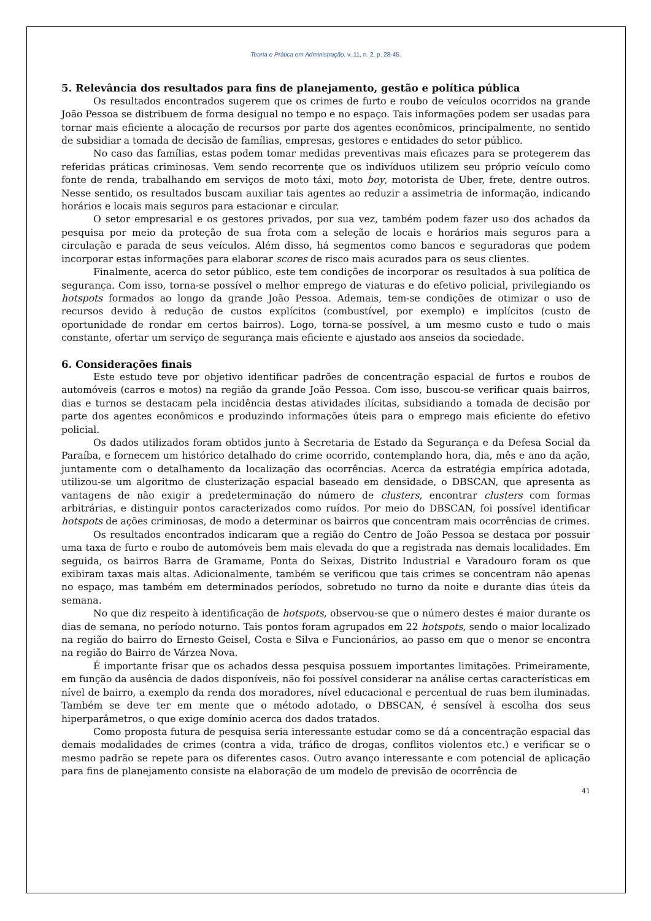Teoria e Prática em Administração, v. 11, n. 2, p. 28-45.
5. Relevância dos resultados para fins de planejamento, gestão e política pública
Os resultados encontrados sugerem que os crimes de furto e roubo de veículos ocorridos na grande João Pessoa se distribuem de forma desigual no tempo e no espaço. Tais informações podem ser usadas para tornar mais eficiente a alocação de recursos por parte dos agentes econômicos, principalmente, no sentido de subsidiar a tomada de decisão de famílias, empresas, gestores e entidades do setor público.
No caso das famílias, estas podem tomar medidas preventivas mais eficazes para se protegerem das referidas práticas criminosas. Vem sendo recorrente que os indivíduos utilizem seu próprio veículo como fonte de renda, trabalhando em serviços de moto táxi, moto boy, motorista de Uber, frete, dentre outros. Nesse sentido, os resultados buscam auxiliar tais agentes ao reduzir a assimetria de informação, indicando horários e locais mais seguros para estacionar e circular.
O setor empresarial e os gestores privados, por sua vez, também podem fazer uso dos achados da pesquisa por meio da proteção de sua frota com a seleção de locais e horários mais seguros para a circulação e parada de seus veículos. Além disso, há segmentos como bancos e seguradoras que podem incorporar estas informações para elaborar scores de risco mais acurados para os seus clientes.
Finalmente, acerca do setor público, este tem condições de incorporar os resultados à sua política de segurança. Com isso, torna-se possível o melhor emprego de viaturas e do efetivo policial, privilegiando os hotspots formados ao longo da grande João Pessoa. Ademais, tem-se condições de otimizar o uso de recursos devido à redução de custos explícitos (combustível, por exemplo) e implícitos (custo de oportunidade de rondar em certos bairros). Logo, torna-se possível, a um mesmo custo e tudo o mais constante, ofertar um serviço de segurança mais eficiente e ajustado aos anseios da sociedade.
6. Considerações finais
Este estudo teve por objetivo identificar padrões de concentração espacial de furtos e roubos de automóveis (carros e motos) na região da grande João Pessoa. Com isso, buscou-se verificar quais bairros, dias e turnos se destacam pela incidência destas atividades ilícitas, subsidiando a tomada de decisão por parte dos agentes econômicos e produzindo informações úteis para o emprego mais eficiente do efetivo policial.
Os dados utilizados foram obtidos junto à Secretaria de Estado da Segurança e da Defesa Social da Paraíba, e fornecem um histórico detalhado do crime ocorrido, contemplando hora, dia, mês e ano da ação, juntamente com o detalhamento da localização das ocorrências. Acerca da estratégia empírica adotada, utilizou-se um algoritmo de clusterização espacial baseado em densidade, o DBSCAN, que apresenta as vantagens de não exigir a predeterminação do número de clusters, encontrar clusters com formas arbitrárias, e distinguir pontos caracterizados como ruídos. Por meio do DBSCAN, foi possível identificar hotspots de ações criminosas, de modo a determinar os bairros que concentram mais ocorrências de crimes.
Os resultados encontrados indicaram que a região do Centro de João Pessoa se destaca por possuir uma taxa de furto e roubo de automóveis bem mais elevada do que a registrada nas demais localidades. Em seguida, os bairros Barra de Gramame, Ponta do Seixas, Distrito Industrial e Varadouro foram os que exibiram taxas mais altas. Adicionalmente, também se verificou que tais crimes se concentram não apenas no espaço, mas também em determinados períodos, sobretudo no turno da noite e durante dias úteis da semana.
No que diz respeito à identificação de hotspots, observou-se que o número destes é maior durante os dias de semana, no período noturno. Tais pontos foram agrupados em 22 hotspots, sendo o maior localizado na região do bairro do Ernesto Geisel, Costa e Silva e Funcionários, ao passo em que o menor se encontra na região do Bairro de Várzea Nova.
É importante frisar que os achados dessa pesquisa possuem importantes limitações. Primeiramente, em função da ausência de dados disponíveis, não foi possível considerar na análise certas características em nível de bairro, a exemplo da renda dos moradores, nível educacional e percentual de ruas bem iluminadas. Também se deve ter em mente que o método adotado, o DBSCAN, é sensível à escolha dos seus hiperparâmetros, o que exige domínio acerca dos dados tratados.
Como proposta futura de pesquisa seria interessante estudar como se dá a concentração espacial das demais modalidades de crimes (contra a vida, tráfico de drogas, conflitos violentos etc.) e verificar se o mesmo padrão se repete para os diferentes casos. Outro avanço interessante e com potencial de aplicação para fins de planejamento consiste na elaboração de um modelo de previsão de ocorrência de
41